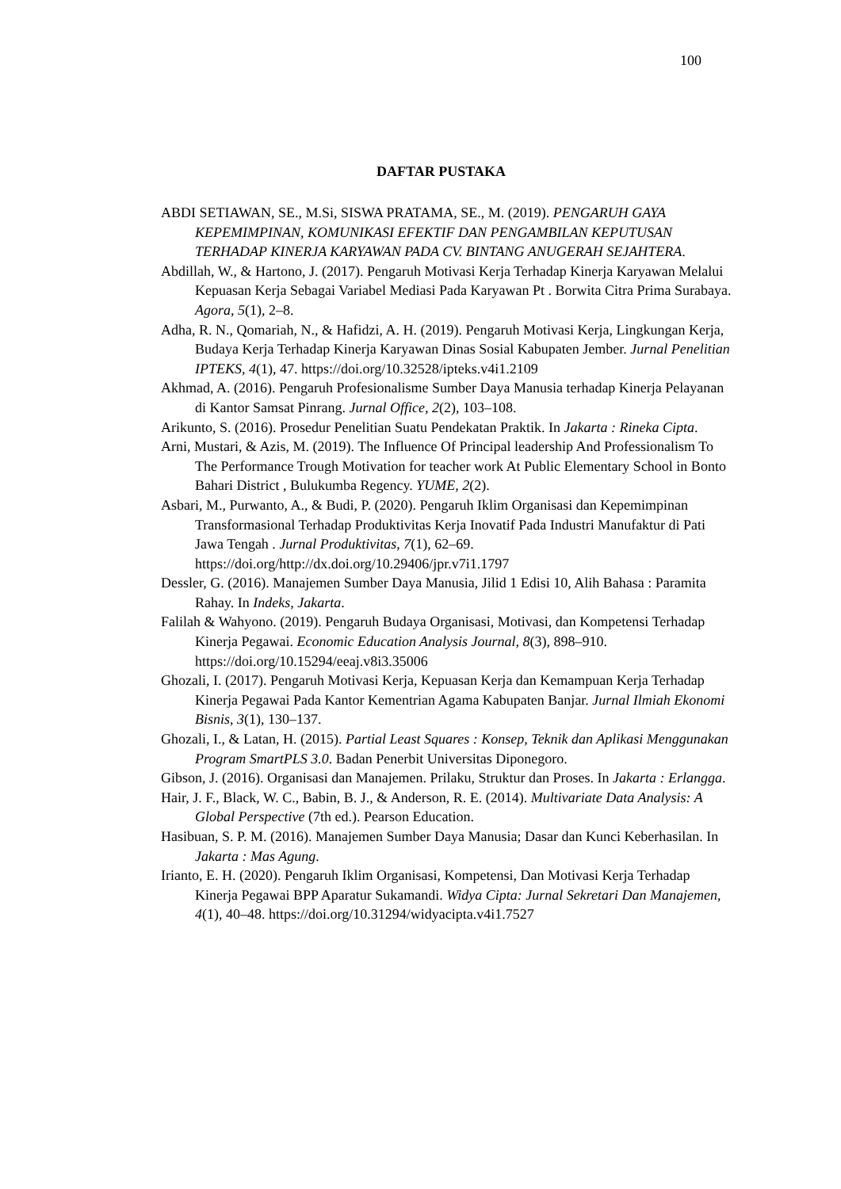100
DAFTAR PUSTAKA
ABDI SETIAWAN, SE., M.Si, SISWA PRATAMA, SE., M. (2019). PENGARUH GAYA KEPEMIMPINAN, KOMUNIKASI EFEKTIF DAN PENGAMBILAN KEPUTUSAN TERHADAP KINERJA KARYAWAN PADA CV. BINTANG ANUGERAH SEJAHTERA.
Abdillah, W., & Hartono, J. (2017). Pengaruh Motivasi Kerja Terhadap Kinerja Karyawan Melalui Kepuasan Kerja Sebagai Variabel Mediasi Pada Karyawan Pt . Borwita Citra Prima Surabaya. Agora, 5(1), 2–8.
Adha, R. N., Qomariah, N., & Hafidzi, A. H. (2019). Pengaruh Motivasi Kerja, Lingkungan Kerja, Budaya Kerja Terhadap Kinerja Karyawan Dinas Sosial Kabupaten Jember. Jurnal Penelitian IPTEKS, 4(1), 47. https://doi.org/10.32528/ipteks.v4i1.2109
Akhmad, A. (2016). Pengaruh Profesionalisme Sumber Daya Manusia terhadap Kinerja Pelayanan di Kantor Samsat Pinrang. Jurnal Office, 2(2), 103–108.
Arikunto, S. (2016). Prosedur Penelitian Suatu Pendekatan Praktik. In Jakarta : Rineka Cipta.
Arni, Mustari, & Azis, M. (2019). The Influence Of Principal leadership And Professionalism To The Performance Trough Motivation for teacher work At Public Elementary School in Bonto Bahari District , Bulukumba Regency. YUME, 2(2).
Asbari, M., Purwanto, A., & Budi, P. (2020). Pengaruh Iklim Organisasi dan Kepemimpinan Transformasional Terhadap Produktivitas Kerja Inovatif Pada Industri Manufaktur di Pati Jawa Tengah . Jurnal Produktivitas, 7(1), 62–69. https://doi.org/http://dx.doi.org/10.29406/jpr.v7i1.1797
Dessler, G. (2016). Manajemen Sumber Daya Manusia, Jilid 1 Edisi 10, Alih Bahasa : Paramita Rahay. In Indeks, Jakarta.
Falilah & Wahyono. (2019). Pengaruh Budaya Organisasi, Motivasi, dan Kompetensi Terhadap Kinerja Pegawai. Economic Education Analysis Journal, 8(3), 898–910. https://doi.org/10.15294/eeaj.v8i3.35006
Ghozali, I. (2017). Pengaruh Motivasi Kerja, Kepuasan Kerja dan Kemampuan Kerja Terhadap Kinerja Pegawai Pada Kantor Kementrian Agama Kabupaten Banjar. Jurnal Ilmiah Ekonomi Bisnis, 3(1), 130–137.
Ghozali, I., & Latan, H. (2015). Partial Least Squares : Konsep, Teknik dan Aplikasi Menggunakan Program SmartPLS 3.0. Badan Penerbit Universitas Diponegoro.
Gibson, J. (2016). Organisasi dan Manajemen. Prilaku, Struktur dan Proses. In Jakarta : Erlangga.
Hair, J. F., Black, W. C., Babin, B. J., & Anderson, R. E. (2014). Multivariate Data Analysis: A Global Perspective (7th ed.). Pearson Education.
Hasibuan, S. P. M. (2016). Manajemen Sumber Daya Manusia; Dasar dan Kunci Keberhasilan. In Jakarta : Mas Agung.
Irianto, E. H. (2020). Pengaruh Iklim Organisasi, Kompetensi, Dan Motivasi Kerja Terhadap Kinerja Pegawai BPP Aparatur Sukamandi. Widya Cipta: Jurnal Sekretari Dan Manajemen, 4(1), 40–48. https://doi.org/10.31294/widyacipta.v4i1.7527